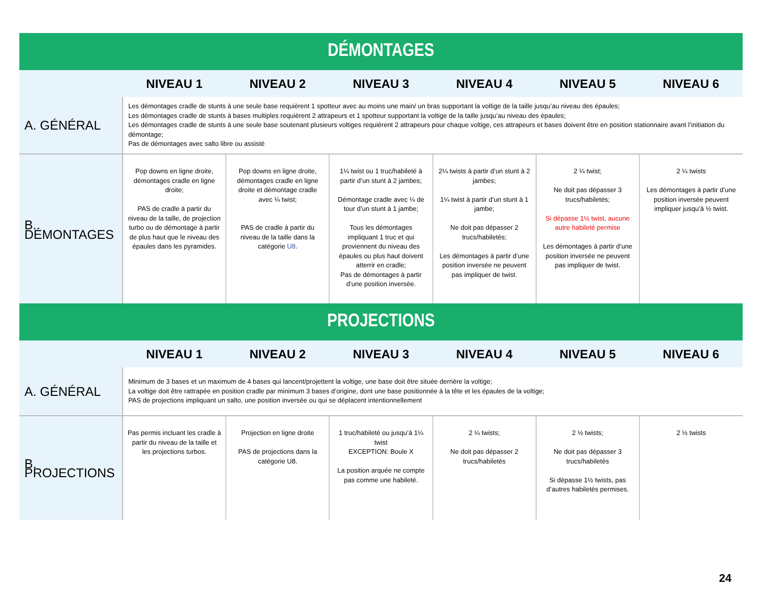| DÉMONTAGES | | | | | | |
| | NIVEAU 1 | NIVEAU 2 | NIVEAU 3 | NIVEAU 4 | NIVEAU 5 | NIVEAU 6 |
| A. GÉNÉRAL | Les démontages cradle de stunts à une seule base requièrent 1 spotteur avec au moins une main/ un bras supportant la voltige de la taille jusqu’au niveau des épaules; Les démontages cradle de stunts à bases multiples requièrent 2 attrapeurs et 1 spotteur supportant la voltige de la taille jusqu’au niveau des épaules; Les démontages cradle de stunts à une seule base soutenant plusieurs voltiges requièrent 2 attrapeurs pour chaque voltige, ces attrapeurs et bases doivent être en position stationnaire avant l’initiation du démontage; Pas de démontages avec salto libre ou assisté | | | | | |
| B. DÉMONTAGES | Pop downs en ligne droite, démontages cradle en ligne droite; PAS de cradle à partir du niveau de la taille, de projection turbo ou de démontage à partir de plus haut que le niveau des épaules dans les pyramides. | Pop downs en ligne droite, démontages cradle en ligne droite et démontage cradle avec ¼ twist; PAS de cradle à partir du niveau de la taille dans la catégorie U8 . | 1¼ twist ou 1 truc/habileté à partir d’un stunt à 2 jambes; Démontage cradle avec ¼ de tour d’un stunt à 1 jambe; Tous les démontages impliquant 1 truc et qui proviennent du niveau des épaules ou plus haut doivent atterrir en cradle; Pas de démontages à partir d’une position inversée. | 2¼ twists à partir d’un stunt à 2 jambes; 1¼ twist à partir d’un stunt à 1 jambe; Ne doit pas dépasser 2 trucs/habiletés; Les démontages à partir d’une position inversée ne peuvent pas impliquer de twist. | 2 ¼ twist; Ne doit pas dépasser 3 trucs/habiletés; Si dépasse 1½ twist, aucune autre habileté permise Les démontages à partir d’une position inversée ne peuvent pas impliquer de twist. | 2 ¼ twists Les démontages à partir d’une position inversée peuvent impliquer jusqu’à ½ twist. |
| PROJECTIONS | | | | | | |
| | NIVEAU 1 | NIVEAU 2 | NIVEAU 3 | NIVEAU 4 | NIVEAU 5 | NIVEAU 6 |
| A. GÉNÉRAL | Minimum de 3 bases et un maximum de 4 bases qui lancent/projettent la voltige, une base doit être située derrière la voltige; La voltige doit être rattrapée en position cradle par minimum 3 bases d’origine, dont une base positionnée à la tête et les épaules de la voltige; PAS de projections impliquant un salto, une position inversée ou qui se déplacent intentionnellement | | | | | |
| B. PROJECTIONS | Pas permis incluant les cradle à partir du niveau de la taille et les projections turbos. | Projection en ligne droite PAS de projections dans la catégorie U8. | 1 truc/habileté ou jusqu’à 1¼ twist EXCEPTION: Boule X La position arquée ne compte pas comme une habileté. | 2 ¼ twists; Ne doit pas dépasser 2 trucs/habiletés | 2 ½ twists; Ne doit pas dépasser 3 trucs/habiletés Si dépasse 1½ twists, pas d’autres habiletés permises. | 2 ½ twists |
24